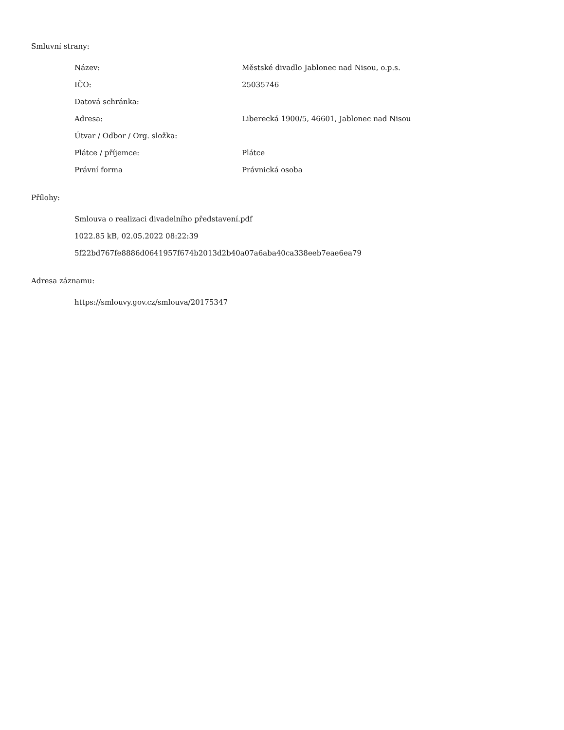Smluvní strany:
| Název: | Městské divadlo Jablonec nad Nisou, o.p.s. |
| IČO: | 25035746 |
| Datová schránka: | |
| Adresa: | Liberecká 1900/5, 46601, Jablonec nad Nisou |
| Útvar / Odbor / Org. složka: | |
| Plátce / příjemce: | Plátce |
| Právní forma | Právnická osoba |
Přílohy:
Smlouva o realizaci divadelního představení.pdf
1022.85 kB, 02.05.2022 08:22:39
5f22bd767fe8886d0641957f674b2013d2b40a07a6aba40ca338eeb7eae6ea79
Adresa záznamu:
https://smlouvy.gov.cz/smlouva/20175347